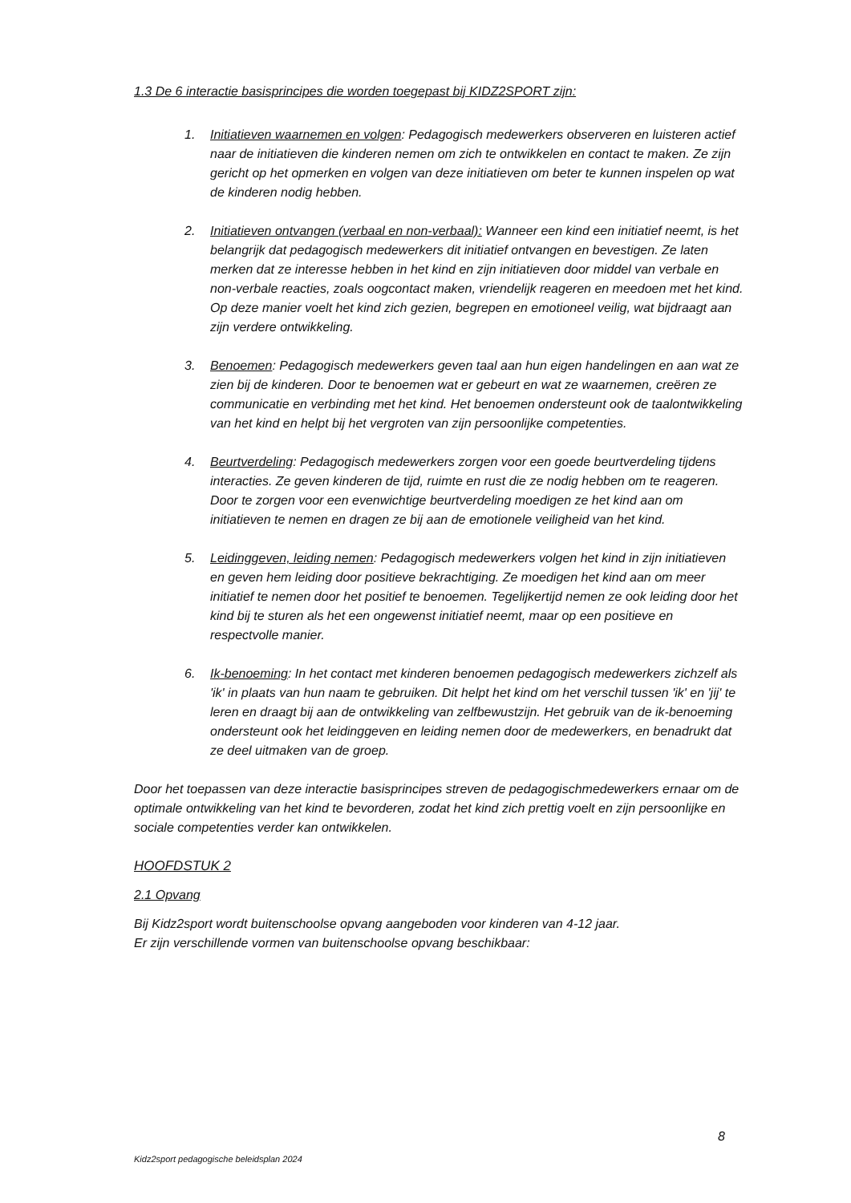1.3 De 6 interactie basisprincipes die worden toegepast bij KIDZ2SPORT zijn:
1. Initiatieven waarnemen en volgen: Pedagogisch medewerkers observeren en luisteren actief naar de initiatieven die kinderen nemen om zich te ontwikkelen en contact te maken. Ze zijn gericht op het opmerken en volgen van deze initiatieven om beter te kunnen inspelen op wat de kinderen nodig hebben.
2. Initiatieven ontvangen (verbaal en non-verbaal): Wanneer een kind een initiatief neemt, is het belangrijk dat pedagogisch medewerkers dit initiatief ontvangen en bevestigen. Ze laten merken dat ze interesse hebben in het kind en zijn initiatieven door middel van verbale en non-verbale reacties, zoals oogcontact maken, vriendelijk reageren en meedoen met het kind. Op deze manier voelt het kind zich gezien, begrepen en emotioneel veilig, wat bijdraagt aan zijn verdere ontwikkeling.
3. Benoemen: Pedagogisch medewerkers geven taal aan hun eigen handelingen en aan wat ze zien bij de kinderen. Door te benoemen wat er gebeurt en wat ze waarnemen, creëren ze communicatie en verbinding met het kind. Het benoemen ondersteunt ook de taalontwikkeling van het kind en helpt bij het vergroten van zijn persoonlijke competenties.
4. Beurtverdeling: Pedagogisch medewerkers zorgen voor een goede beurtverdeling tijdens interacties. Ze geven kinderen de tijd, ruimte en rust die ze nodig hebben om te reageren. Door te zorgen voor een evenwichtige beurtverdeling moedigen ze het kind aan om initiatieven te nemen en dragen ze bij aan de emotionele veiligheid van het kind.
5. Leidinggeven, leiding nemen: Pedagogisch medewerkers volgen het kind in zijn initiatieven en geven hem leiding door positieve bekrachtiging. Ze moedigen het kind aan om meer initiatief te nemen door het positief te benoemen. Tegelijkertijd nemen ze ook leiding door het kind bij te sturen als het een ongewenst initiatief neemt, maar op een positieve en respectvolle manier.
6. Ik-benoeming: In het contact met kinderen benoemen pedagogisch medewerkers zichzelf als 'ik' in plaats van hun naam te gebruiken. Dit helpt het kind om het verschil tussen 'ik' en 'jij' te leren en draagt bij aan de ontwikkeling van zelfbewustzijn. Het gebruik van de ik-benoeming ondersteunt ook het leidinggeven en leiding nemen door de medewerkers, en benadrukt dat ze deel uitmaken van de groep.
Door het toepassen van deze interactie basisprincipes streven de pedagogischmedewerkers ernaar om de optimale ontwikkeling van het kind te bevorderen, zodat het kind zich prettig voelt en zijn persoonlijke en sociale competenties verder kan ontwikkelen.
HOOFDSTUK 2
2.1 Opvang
Bij Kidz2sport wordt buitenschoolse opvang aangeboden voor kinderen van 4-12 jaar.
Er zijn verschillende vormen van buitenschoolse opvang beschikbaar:
8
Kidz2sport pedagogische beleidsplan 2024